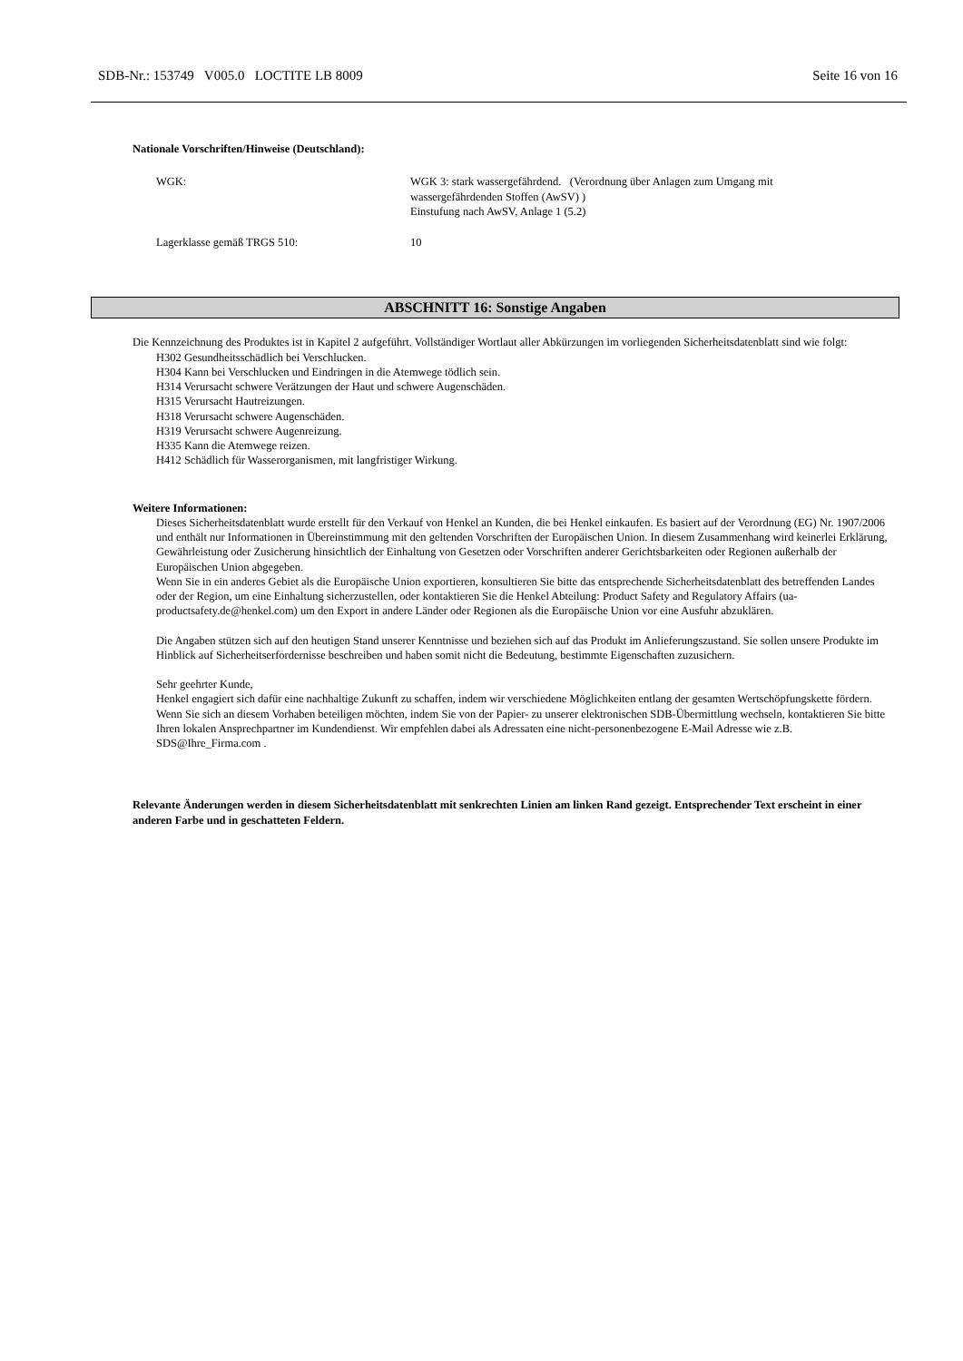SDB-Nr.: 153749 V005.0 LOCTITE LB 8009 Seite 16 von 16
Nationale Vorschriften/Hinweise (Deutschland):
WGK: WGK 3: stark wassergefährdend. (Verordnung über Anlagen zum Umgang mit
wassergefährdenden Stoffen (AwSV) )
Einstufung nach AwSV, Anlage 1 (5.2)
Lagerklasse gemäß TRGS 510: 10
ABSCHNITT 16: Sonstige Angaben
Die Kennzeichnung des Produktes ist in Kapitel 2 aufgeführt. Vollständiger Wortlaut aller Abkürzungen im vorliegenden Sicherheitsdatenblatt sind wie folgt:
H302 Gesundheitsschädlich bei Verschlucken.
H304 Kann bei Verschlucken und Eindringen in die Atemwege tödlich sein.
H314 Verursacht schwere Verätzungen der Haut und schwere Augenschäden.
H315 Verursacht Hautreizungen.
H318 Verursacht schwere Augenschäden.
H319 Verursacht schwere Augenreizung.
H335 Kann die Atemwege reizen.
H412 Schädlich für Wasserorganismen, mit langfristiger Wirkung.
Weitere Informationen:
Dieses Sicherheitsdatenblatt wurde erstellt für den Verkauf von Henkel an Kunden, die bei Henkel einkaufen. Es basiert auf der Verordnung (EG) Nr. 1907/2006 und enthält nur Informationen in Übereinstimmung mit den geltenden Vorschriften der Europäischen Union. In diesem Zusammenhang wird keinerlei Erklärung, Gewährleistung oder Zusicherung hinsichtlich der Einhaltung von Gesetzen oder Vorschriften anderer Gerichtsbarkeiten oder Regionen außerhalb der Europäischen Union abgegeben.
Wenn Sie in ein anderes Gebiet als die Europäische Union exportieren, konsultieren Sie bitte das entsprechende Sicherheitsdatenblatt des betreffenden Landes oder der Region, um eine Einhaltung sicherzustellen, oder kontaktieren Sie die Henkel Abteilung: Product Safety and Regulatory Affairs (ua-productsafety.de@henkel.com) um den Export in andere Länder oder Regionen als die Europäische Union vor eine Ausfuhr abzuklären.
Die Angaben stützen sich auf den heutigen Stand unserer Kenntnisse und beziehen sich auf das Produkt im Anlieferungszustand. Sie sollen unsere Produkte im Hinblick auf Sicherheitserfordernisse beschreiben und haben somit nicht die Bedeutung, bestimmte Eigenschaften zuzusichern.
Sehr geehrter Kunde,
Henkel engagiert sich dafür eine nachhaltige Zukunft zu schaffen, indem wir verschiedene Möglichkeiten entlang der gesamten Wertschöpfungskette fördern. Wenn Sie sich an diesem Vorhaben beteiligen möchten, indem Sie von der Papier- zu unserer elektronischen SDB-Übermittlung wechseln, kontaktieren Sie bitte Ihren lokalen Ansprechpartner im Kundendienst. Wir empfehlen dabei als Adressaten eine nicht-personenbezogene E-Mail Adresse wie z.B. SDS@Ihre_Firma.com .
Relevante Änderungen werden in diesem Sicherheitsdatenblatt mit senkrechten Linien am linken Rand gezeigt. Entsprechender Text erscheint in einer anderen Farbe und in geschatteten Feldern.